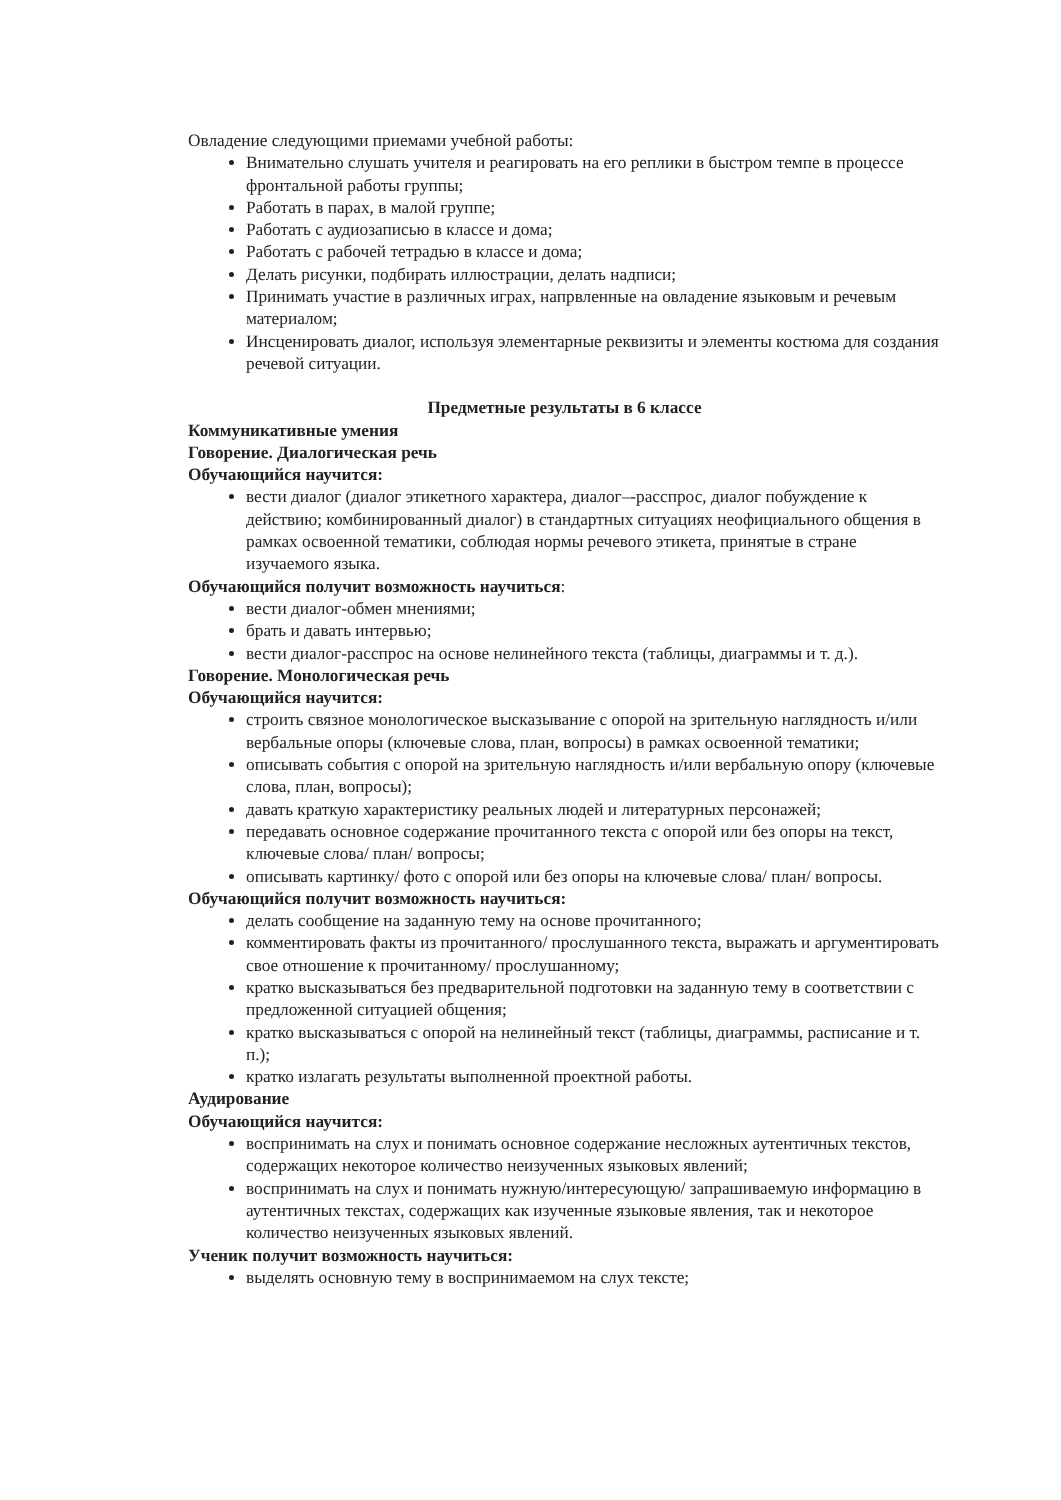Овладение следующими приемами учебной работы:
Внимательно слушать учителя и реагировать на его реплики в быстром темпе в процессе фронтальной работы группы;
Работать в парах, в малой группе;
Работать с аудиозаписью в классе и дома;
Работать с рабочей тетрадью в классе и дома;
Делать рисунки, подбирать иллюстрации, делать надписи;
Принимать участие в различных играх, напрвленные на овладение языковым и речевым материалом;
Инсценировать диалог, используя элементарные реквизиты и элементы костюма для создания речевой ситуации.
Предметные результаты в 6 классе
Коммуникативные умения
Говорение. Диалогическая речь
Обучающийся научится:
вести диалог (диалог этикетного характера, диалог–-расспрос, диалог побуждение к действию; комбинированный диалог) в стандартных ситуациях неофициального общения в рамках освоенной тематики, соблюдая нормы речевого этикета, принятые в стране изучаемого языка.
Обучающийся получит возможность научиться:
вести диалог-обмен мнениями;
брать и давать интервью;
вести диалог-расспрос на основе нелинейного текста (таблицы, диаграммы и т. д.).
Говорение. Монологическая речь
Обучающийся научится:
строить связное монологическое высказывание с опорой на зрительную наглядность и/или вербальные опоры (ключевые слова, план, вопросы) в рамках освоенной тематики;
описывать события с опорой на зрительную наглядность и/или вербальную опору (ключевые слова, план, вопросы);
давать краткую характеристику реальных людей и литературных персонажей;
передавать основное содержание прочитанного текста с опорой или без опоры на текст, ключевые слова/ план/ вопросы;
описывать картинку/ фото с опорой или без опоры на ключевые слова/ план/ вопросы.
Обучающийся получит возможность научиться:
делать сообщение на заданную тему на основе прочитанного;
комментировать факты из прочитанного/ прослушанного текста, выражать и аргументировать свое отношение к прочитанному/ прослушанному;
кратко высказываться без предварительной подготовки на заданную тему в соответствии с предложенной ситуацией общения;
кратко высказываться с опорой на нелинейный текст (таблицы, диаграммы, расписание и т. п.);
кратко излагать результаты выполненной проектной работы.
Аудирование
Обучающийся научится:
воспринимать на слух и понимать основное содержание несложных аутентичных текстов, содержащих некоторое количество неизученных языковых явлений;
воспринимать на слух и понимать нужную/интересующую/ запрашиваемую информацию в аутентичных текстах, содержащих как изученные языковые явления, так и некоторое количество неизученных языковых явлений.
Ученик получит возможность научиться:
выделять основную тему в воспринимаемом на слух тексте;